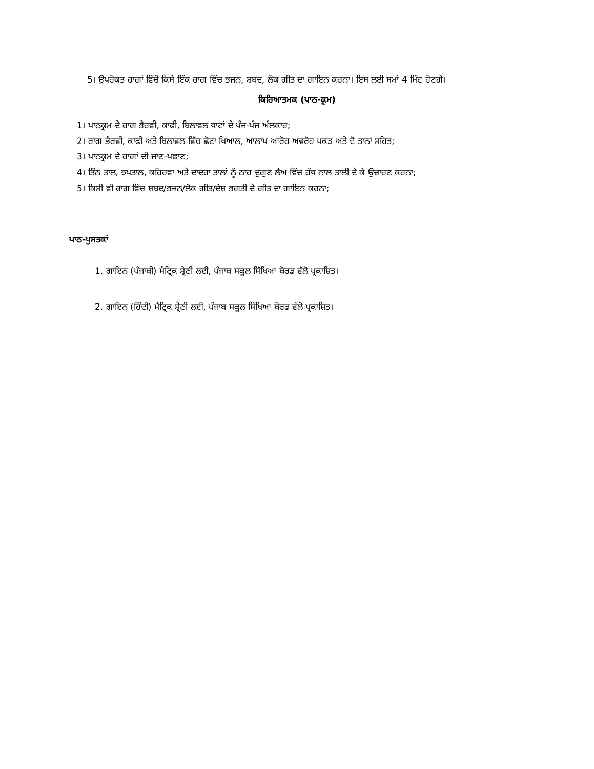5। ਉਪਰੋਕਤ ਰਾਗਾਂ ਵਿੱਚੋਂ ਕਿਸੇ ਇੱਕ ਰਾਗ ਵਿੱਚ ਭਜਨ, ਸ਼ਬਦ, ਲੋਕ ਗੀਤ ਦਾ ਗਾਇਨ ਕਰਨਾ। ਇਸ ਲਈ ਸਮਾਂ 4 ਮਿੰਟ ਹੋਣਗੇ।
ਕਿਰਿਆਤਮਕ (ਪਾਠ-ਕ੍ਰਮ)
1। ਪਾਠਕ੍ਰਮ ਦੇ ਰਾਗ ਭੈਰਵੀ, ਕਾਫੀ, ਬਿਲਾਵਲ ਥਾਟਾਂ ਦੇ ਪੰਜ-ਪੰਜ ਅੰਲਕਾਰ;
2। ਰਾਗ ਭੈਰਵੀ, ਕਾਫੀ ਅਤੇ ਬਿਲਾਵਲ ਵਿੱਚ ਛੋਟਾ ਖਿਆਲ, ਆਲਾਪ ਆਰੋਹ ਅਵਰੋਹ ਪਕੜ ਅਤੇ ਦੋ ਤਾਨਾਂ ਸਹਿਤ;
3। ਪਾਠਕ੍ਰਮ ਦੇ ਰਾਗਾਂ ਦੀ ਜਾਣ-ਪਛਾਣ;
4। ਤਿੰਨ ਤਾਲ, ਝਪਤਾਲ, ਕਹਿਰਵਾ ਅਤੇ ਦਾਦਰਾ ਤਾਲਾਂ ਨੂੰ ਠਾਹ ਦੁਗੁਣ ਲੈਅ ਵਿੱਚ ਹੱਥ ਨਾਲ ਤਾਲੀ ਦੇ ਕੇ ਉਚਾਰਣ ਕਰਨਾ;
5। ਕਿਸੀ ਵੀ ਰਾਗ ਵਿੱਚ ਸ਼ਬਦ/ਭਜਨ/ਲੋਕ ਗੀਤ/ਦੇਸ਼ ਭਗਤੀ ਦੇ ਗੀਤ ਦਾ ਗਾਇਨ ਕਰਨਾ;
ਪਾਠ-ਪੁਸਤਕਾਂ
1. ਗਾਇਨ (ਪੰਜਾਬੀ) ਮੈਟ੍ਰਿਕ ਸ਼੍ਰੇਣੀ ਲਈ, ਪੰਜਾਬ ਸਕੂਲ ਸਿੱਖਿਆ ਬੋਰਡ ਵੱਲੋ ਪ੍ਰਕਾਸ਼ਿਤ।
2. ਗਾਇਨ (ਹਿੰਦੀ) ਮੈਟ੍ਰਿਕ ਸ਼੍ਰੇਣੀ ਲਈ, ਪੰਜਾਬ ਸਕੂਲ ਸਿੱਖਿਆ ਬੋਰਡ ਵੱਲੋ ਪ੍ਰਕਾਸ਼ਿਤ।